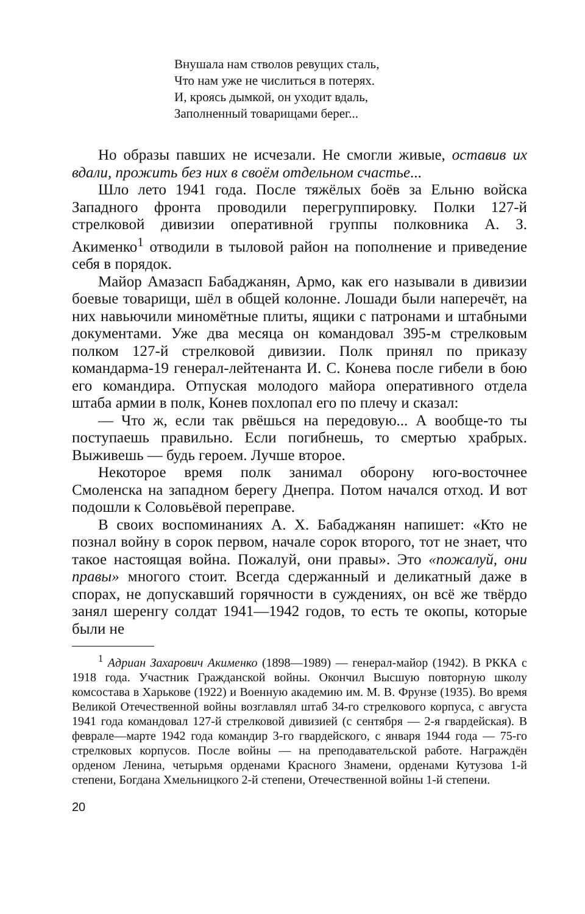Внушала нам стволов ревущих сталь,
Что нам уже не числиться в потерях.
И, кроясь дымкой, он уходит вдаль,
Заполненный товарищами берег...
Но образы павших не исчезали. Не смогли живые, оставив их вдали, прожить без них в своём отдельном счастье...
Шло лето 1941 года. После тяжёлых боёв за Ельню войска Западного фронта проводили перегруппировку. Полки 127-й стрелковой дивизии оперативной группы полковника А. З. Акименко<sup>1</sup> отводили в тыловой район на пополнение и приведение себя в порядок.
Майор Амазасп Бабаджанян, Армо, как его называли в дивизии боевые товарищи, шёл в общей колонне. Лошади были наперечёт, на них навьючили миномётные плиты, ящики с патронами и штабными документами. Уже два месяца он командовал 395-м стрелковым полком 127-й стрелковой дивизии. Полк принял по приказу командарма-19 генерал-лейтенанта И. С. Конева после гибели в бою его командира. Отпуская молодого майора оперативного отдела штаба армии в полк, Конев похлопал его по плечу и сказал:
— Что ж, если так рвёшься на передовую... А вообще-то ты поступаешь правильно. Если погибнешь, то смертью храбрых. Выживешь — будь героем. Лучше второе.
Некоторое время полк занимал оборону юго-восточнее Смоленска на западном берегу Днепра. Потом начался отход. И вот подошли к Соловьёвой переправе.
В своих воспоминаниях А. Х. Бабаджанян напишет: «Кто не познал войну в сорок первом, начале сорок второго, тот не знает, что такое настоящая война. Пожалуй, они правы». Это «пожалуй, они правы» многого стоит. Всегда сдержанный и деликатный даже в спорах, не допускавший горячности в суждениях, он всё же твёрдо занял шеренгу солдат 1941—1942 годов, то есть те окопы, которые были не
<sup>1</sup> Адриан Захарович Акименко (1898—1989) — генерал-майор (1942). В РККА с 1918 года. Участник Гражданской войны. Окончил Высшую повторную школу комсостава в Харькове (1922) и Военную академию им. М. В. Фрунзе (1935). Во время Великой Отечественной войны возглавлял штаб 34-го стрелкового корпуса, с августа 1941 года командовал 127-й стрелковой дивизией (с сентября — 2-я гвардейская). В феврале—марте 1942 года командир 3-го гвардейского, с января 1944 года — 75-го стрелковых корпусов. После войны — на преподавательской работе. Награждён орденом Ленина, четырьмя орденами Красного Знамени, орденами Кутузова 1-й степени, Богдана Хмельницкого 2-й степени, Отечественной войны 1-й степени.
20